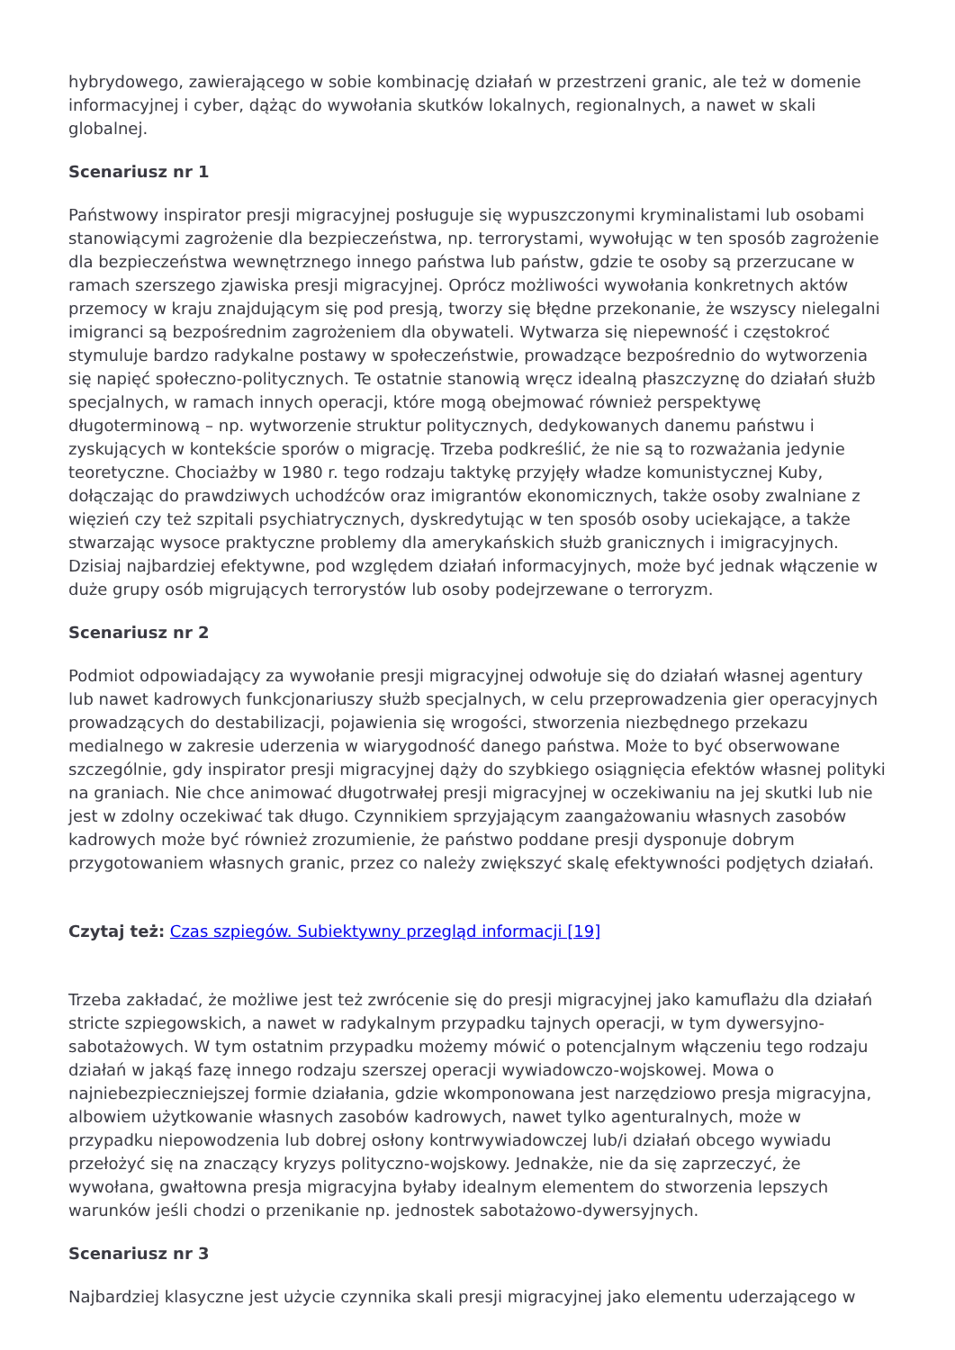hybrydowego, zawierającego w sobie kombinację działań w przestrzeni granic, ale też w domenie informacyjnej i cyber, dążąc do wywołania skutków lokalnych, regionalnych, a nawet w skali globalnej.
Scenariusz nr 1
Państwowy inspirator presji migracyjnej posługuje się wypuszczonymi kryminalistami lub osobami stanowiącymi zagrożenie dla bezpieczeństwa, np. terrorystami, wywołując w ten sposób zagrożenie dla bezpieczeństwa wewnętrznego innego państwa lub państw, gdzie te osoby są przerzucane w ramach szerszego zjawiska presji migracyjnej. Oprócz możliwości wywołania konkretnych aktów przemocy w kraju znajdującym się pod presją, tworzy się błędne przekonanie, że wszyscy nielegalni imigranci są bezpośrednim zagrożeniem dla obywateli. Wytwarza się niepewność i częstokroć stymuluje bardzo radykalne postawy w społeczeństwie, prowadzące bezpośrednio do wytworzenia się napięć społeczno-politycznych. Te ostatnie stanowią wręcz idealną płaszczyznę do działań służb specjalnych, w ramach innych operacji, które mogą obejmować również perspektywę długoterminową – np. wytworzenie struktur politycznych, dedykowanych danemu państwu i zyskujących w kontekście sporów o migrację. Trzeba podkreślić, że nie są to rozważania jedynie teoretyczne. Chociażby w 1980 r. tego rodzaju taktykę przyjęły władze komunistycznej Kuby, dołączając do prawdziwych uchodźców oraz imigrantów ekonomicznych, także osoby zwalniane z więzień czy też szpitali psychiatrycznych, dyskredytując w ten sposób osoby uciekające, a także stwarzając wysoce praktyczne problemy dla amerykańskich służb granicznych i imigracyjnych. Dzisiaj najbardziej efektywne, pod względem działań informacyjnych, może być jednak włączenie w duże grupy osób migrujących terrorystów lub osoby podejrzewane o terroryzm.
Scenariusz nr 2
Podmiot odpowiadający za wywołanie presji migracyjnej odwołuje się do działań własnej agentury lub nawet kadrowych funkcjonariuszy służb specjalnych, w celu przeprowadzenia gier operacyjnych prowadzących do destabilizacji, pojawienia się wrogości, stworzenia niezbędnego przekazu medialnego w zakresie uderzenia w wiarygodność danego państwa. Może to być obserwowane szczególnie, gdy inspirator presji migracyjnej dąży do szybkiego osiągnięcia efektów własnej polityki na graniach. Nie chce animować długotrwałej presji migracyjnej w oczekiwaniu na jej skutki lub nie jest w zdolny oczekiwać tak długo. Czynnikiem sprzyjającym zaangażowaniu własnych zasobów kadrowych może być również zrozumienie, że państwo poddane presji dysponuje dobrym przygotowaniem własnych granic, przez co należy zwiększyć skalę efektywności podjętych działań.
Czytaj też: Czas szpiegów. Subiektywny przegląd informacji [19]
Trzeba zakładać, że możliwe jest też zwrócenie się do presji migracyjnej jako kamuflażu dla działań stricte szpiegowskich, a nawet w radykalnym przypadku tajnych operacji, w tym dywersyjno-sabotażowych. W tym ostatnim przypadku możemy mówić o potencjalnym włączeniu tego rodzaju działań w jakąś fazę innego rodzaju szerszej operacji wywiadowczo-wojskowej. Mowa o najniebezpieczniejszej formie działania, gdzie wkomponowana jest narzędziowo presja migracyjna, albowiem użytkowanie własnych zasobów kadrowych, nawet tylko agenturalnych, może w przypadku niepowodzenia lub dobrej osłony kontrwywiadowczej lub/i działań obcego wywiadu przełożyć się na znaczący kryzys polityczno-wojskowy. Jednakże, nie da się zaprzeczyć, że wywołana, gwałtowna presja migracyjna byłaby idealnym elementem do stworzenia lepszych warunków jeśli chodzi o przenikanie np. jednostek sabotażowo-dywersyjnych.
Scenariusz nr 3
Najbardziej klasyczne jest użycie czynnika skali presji migracyjnej jako elementu uderzającego w